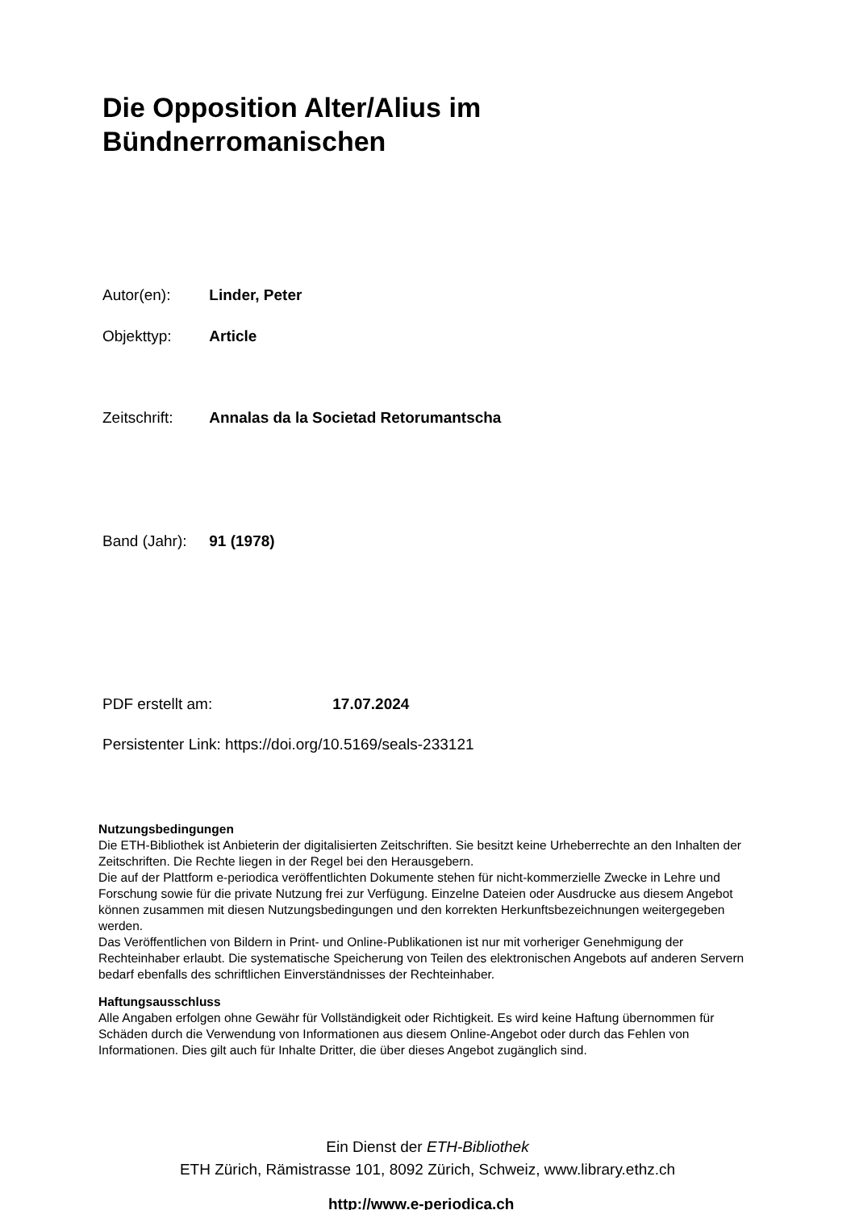Die Opposition Alter/Alius im
Bündnerromanischen
Autor(en): Linder, Peter
Objekttyp: Article
Zeitschrift: Annalas da la Societad Retorumantscha
Band (Jahr): 91 (1978)
PDF erstellt am: 17.07.2024
Persistenter Link: https://doi.org/10.5169/seals-233121
Nutzungsbedingungen
Die ETH-Bibliothek ist Anbieterin der digitalisierten Zeitschriften. Sie besitzt keine Urheberrechte an den Inhalten der Zeitschriften. Die Rechte liegen in der Regel bei den Herausgebern.
Die auf der Plattform e-periodica veröffentlichten Dokumente stehen für nicht-kommerzielle Zwecke in Lehre und Forschung sowie für die private Nutzung frei zur Verfügung. Einzelne Dateien oder Ausdrucke aus diesem Angebot können zusammen mit diesen Nutzungsbedingungen und den korrekten Herkunftsbezeichnungen weitergegeben werden.
Das Veröffentlichen von Bildern in Print- und Online-Publikationen ist nur mit vorheriger Genehmigung der Rechteinhaber erlaubt. Die systematische Speicherung von Teilen des elektronischen Angebots auf anderen Servern bedarf ebenfalls des schriftlichen Einverständnisses der Rechteinhaber.
Haftungsausschluss
Alle Angaben erfolgen ohne Gewähr für Vollständigkeit oder Richtigkeit. Es wird keine Haftung übernommen für Schäden durch die Verwendung von Informationen aus diesem Online-Angebot oder durch das Fehlen von Informationen. Dies gilt auch für Inhalte Dritter, die über dieses Angebot zugänglich sind.
Ein Dienst der ETH-Bibliothek
ETH Zürich, Rämistrasse 101, 8092 Zürich, Schweiz, www.library.ethz.ch
http://www.e-periodica.ch